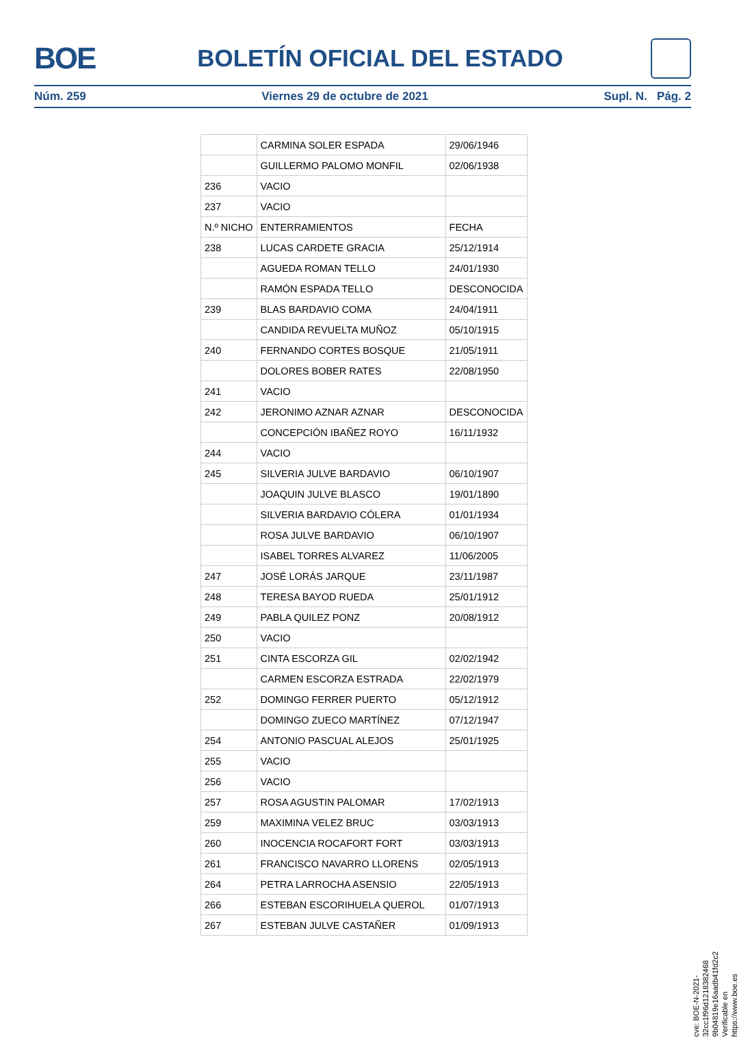BOE
BOLETÍN OFICIAL DEL ESTADO
Núm. 259 Viernes 29 de octubre de 2021 Supl. N. Pág. 2
| | CARMINA SOLER ESPADA | 29/06/1946 |
| | GUILLERMO PALOMO MONFIL | 02/06/1938 |
| 236 | VACIO | |
| 237 | VACIO | |
| N.º NICHO | ENTERRAMIENTOS | FECHA |
| 238 | LUCAS CARDETE GRACIA | 25/12/1914 |
| | AGUEDA ROMAN TELLO | 24/01/1930 |
| | RAMÓN ESPADA TELLO | DESCONOCIDA |
| 239 | BLAS BARDAVIO COMA | 24/04/1911 |
| | CANDIDA REVUELTA MUÑOZ | 05/10/1915 |
| 240 | FERNANDO CORTES BOSQUE | 21/05/1911 |
| | DOLORES BOBER RATES | 22/08/1950 |
| 241 | VACIO | |
| 242 | JERONIMO AZNAR AZNAR | DESCONOCIDA |
| | CONCEPCIÓN IBAÑEZ ROYO | 16/11/1932 |
| 244 | VACIO | |
| 245 | SILVERIA JULVE BARDAVIO | 06/10/1907 |
| | JOAQUIN JULVE BLASCO | 19/01/1890 |
| | SILVERIA BARDAVIO CÓLERA | 01/01/1934 |
| | ROSA JULVE BARDAVIO | 06/10/1907 |
| | ISABEL TORRES ALVAREZ | 11/06/2005 |
| 247 | JOSÉ LORÁS JARQUE | 23/11/1987 |
| 248 | TERESA BAYOD RUEDA | 25/01/1912 |
| 249 | PABLA QUILEZ PONZ | 20/08/1912 |
| 250 | VACIO | |
| 251 | CINTA ESCORZA GIL | 02/02/1942 |
| | CARMEN ESCORZA ESTRADA | 22/02/1979 |
| 252 | DOMINGO FERRER PUERTO | 05/12/1912 |
| | DOMINGO ZUECO MARTÍNEZ | 07/12/1947 |
| 254 | ANTONIO PASCUAL ALEJOS | 25/01/1925 |
| 255 | VACIO | |
| 256 | VACIO | |
| 257 | ROSA AGUSTIN PALOMAR | 17/02/1913 |
| 259 | MAXIMINA VELEZ BRUC | 03/03/1913 |
| 260 | INOCENCIA ROCAFORT FORT | 03/03/1913 |
| 261 | FRANCISCO NAVARRO LLORENS | 02/05/1913 |
| 264 | PETRA LARROCHA ASENSIO | 22/05/1913 |
| 266 | ESTEBAN ESCORIHUELA QUEROL | 01/07/1913 |
| 267 | ESTEBAN JULVE CASTAÑER | 01/09/1913 |
cve: BOE-N-2021-32cc1f96d1218382468​9b04819e16aadb41fd2c2
Verificable en https://www.boe.es